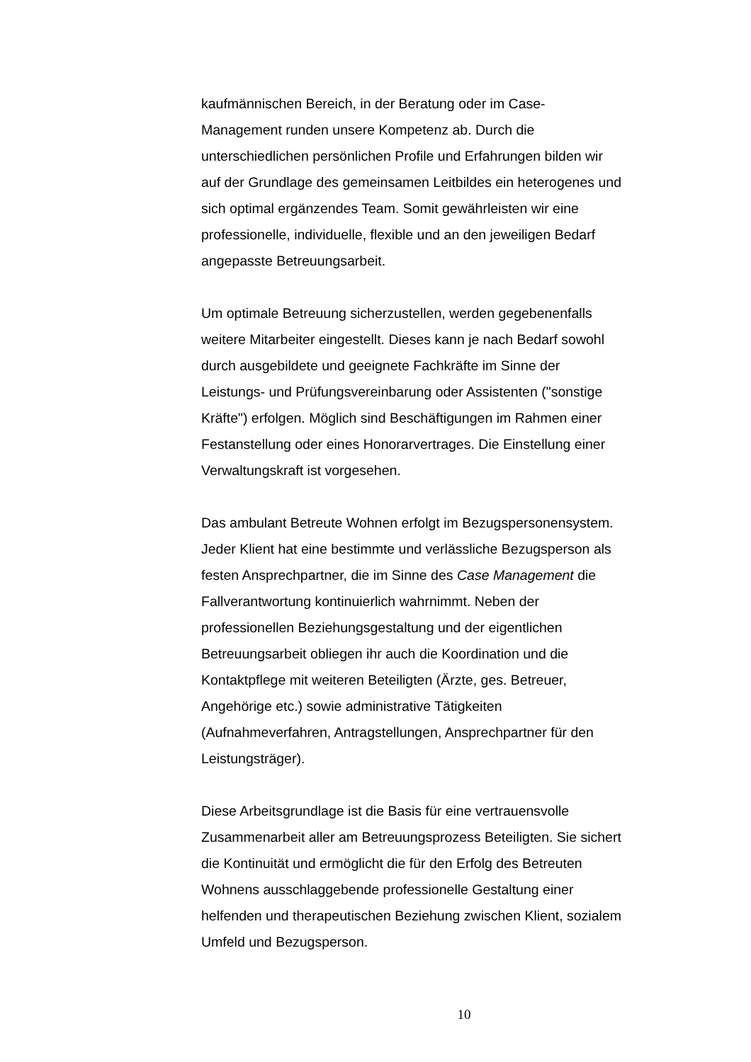kaufmännischen Bereich, in der Beratung oder im Case-
Management runden unsere Kompetenz ab. Durch die
unterschiedlichen persönlichen Profile und Erfahrungen bilden wir
auf der Grundlage des gemeinsamen Leitbildes ein heterogenes und
sich optimal ergänzendes Team. Somit gewährleisten wir eine
professionelle, individuelle, flexible und an den jeweiligen Bedarf
angepasste Betreuungsarbeit.
Um optimale Betreuung sicherzustellen, werden gegebenenfalls
weitere Mitarbeiter eingestellt. Dieses kann je nach Bedarf sowohl
durch ausgebildete und geeignete Fachkräfte im Sinne der
Leistungs- und Prüfungsvereinbarung oder Assistenten ("sonstige
Kräfte") erfolgen. Möglich sind Beschäftigungen im Rahmen einer
Festanstellung oder eines Honorarvertrages. Die Einstellung einer
Verwaltungskraft ist vorgesehen.
Das ambulant Betreute Wohnen erfolgt im Bezugspersonensystem.
Jeder Klient hat eine bestimmte und verlässliche Bezugsperson als
festen Ansprechpartner, die im Sinne des Case Management die
Fallverantwortung kontinuierlich wahrnimmt. Neben der
professionellen Beziehungsgestaltung und der eigentlichen
Betreuungsarbeit obliegen ihr auch die Koordination und die
Kontaktpflege mit weiteren Beteiligten (Ärzte, ges. Betreuer,
Angehörige etc.) sowie administrative Tätigkeiten
(Aufnahmeverfahren, Antragstellungen, Ansprechpartner für den
Leistungsträger).
Diese Arbeitsgrundlage ist die Basis für eine vertrauensvolle
Zusammenarbeit aller am Betreuungsprozess Beteiligten. Sie sichert
die Kontinuität und ermöglicht die für den Erfolg des Betreuten
Wohnens ausschlaggebende professionelle Gestaltung einer
helfenden und therapeutischen Beziehung zwischen Klient, sozialem
Umfeld und Bezugsperson.
10